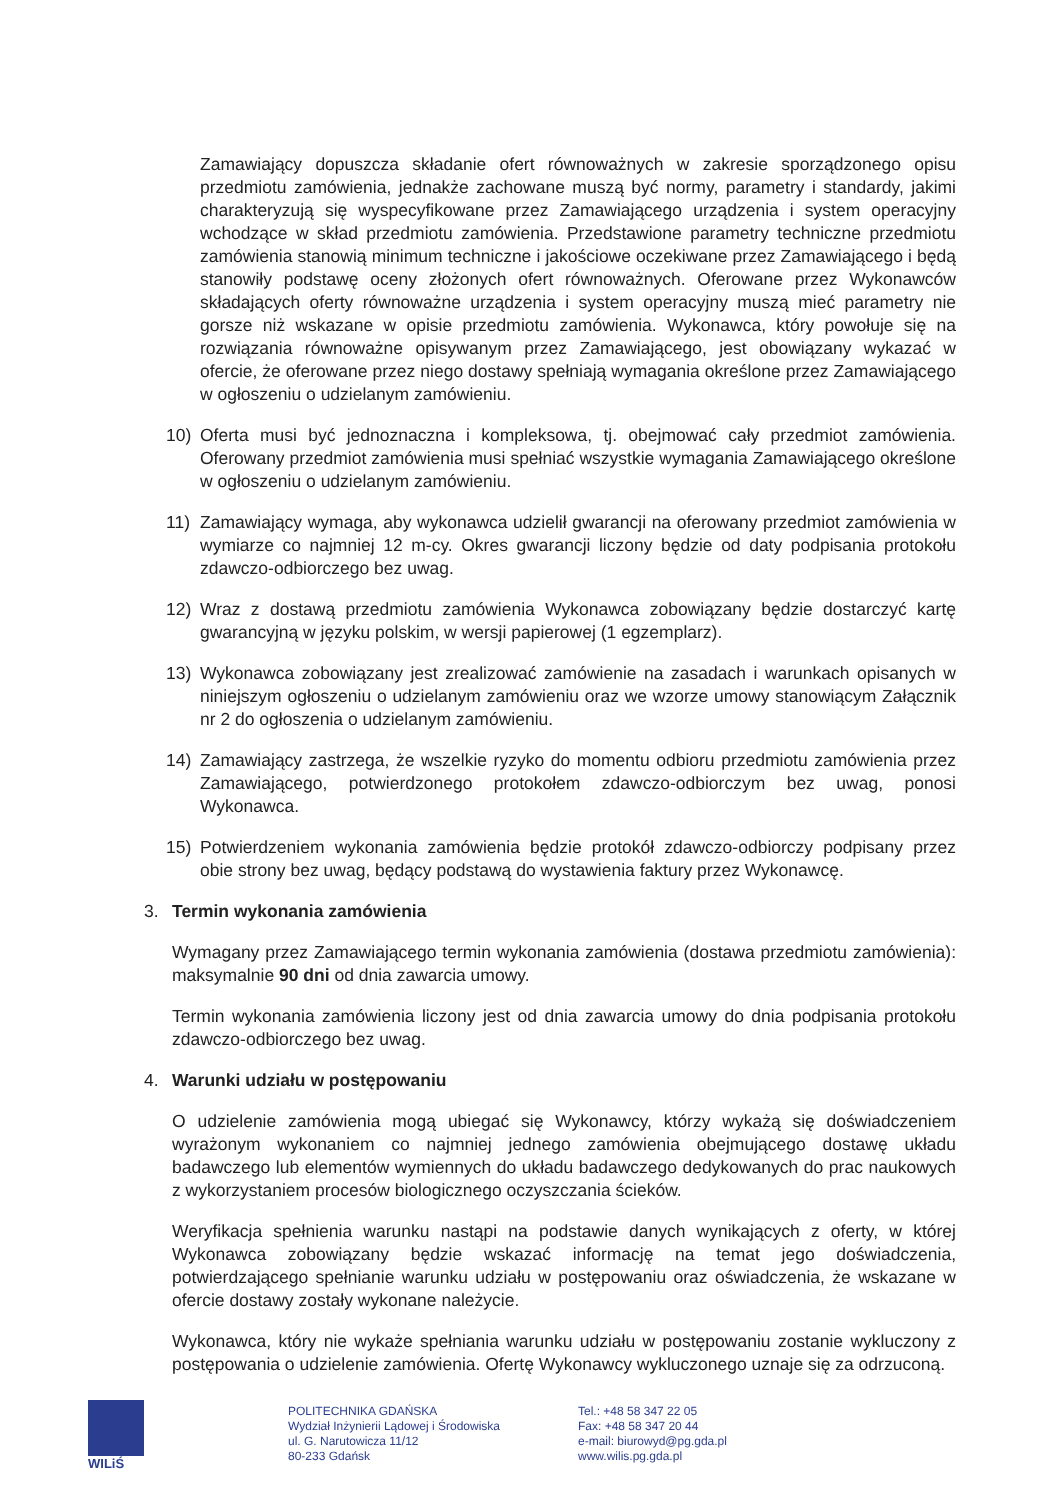Zamawiający dopuszcza składanie ofert równoważnych w zakresie sporządzonego opisu przedmiotu zamówienia, jednakże zachowane muszą być normy, parametry i standardy, jakimi charakteryzują się wyspecyfikowane przez Zamawiającego urządzenia i system operacyjny wchodzące w skład przedmiotu zamówienia. Przedstawione parametry techniczne przedmiotu zamówienia stanowią minimum techniczne i jakościowe oczekiwane przez Zamawiającego i będą stanowiły podstawę oceny złożonych ofert równoważnych. Oferowane przez Wykonawców składających oferty równoważne urządzenia i system operacyjny muszą mieć parametry nie gorsze niż wskazane w opisie przedmiotu zamówienia. Wykonawca, który powołuje się na rozwiązania równoważne opisywanym przez Zamawiającego, jest obowiązany wykazać w ofercie, że oferowane przez niego dostawy spełniają wymagania określone przez Zamawiającego w ogłoszeniu o udzielanym zamówieniu.
10) Oferta musi być jednoznaczna i kompleksowa, tj. obejmować cały przedmiot zamówienia. Oferowany przedmiot zamówienia musi spełniać wszystkie wymagania Zamawiającego określone w ogłoszeniu o udzielanym zamówieniu.
11) Zamawiający wymaga, aby wykonawca udzielił gwarancji na oferowany przedmiot zamówienia w wymiarze co najmniej 12 m-cy. Okres gwarancji liczony będzie od daty podpisania protokołu zdawczo-odbiorczego bez uwag.
12) Wraz z dostawą przedmiotu zamówienia Wykonawca zobowiązany będzie dostarczyć kartę gwarancyjną w języku polskim, w wersji papierowej (1 egzemplarz).
13) Wykonawca zobowiązany jest zrealizować zamówienie na zasadach i warunkach opisanych w niniejszym ogłoszeniu o udzielanym zamówieniu oraz we wzorze umowy stanowiącym Załącznik nr 2 do ogłoszenia o udzielanym zamówieniu.
14) Zamawiający zastrzega, że wszelkie ryzyko do momentu odbioru przedmiotu zamówienia przez Zamawiającego, potwierdzonego protokołem zdawczo-odbiorczym bez uwag, ponosi Wykonawca.
15) Potwierdzeniem wykonania zamówienia będzie protokół zdawczo-odbiorczy podpisany przez obie strony bez uwag, będący podstawą do wystawienia faktury przez Wykonawcę.
3. Termin wykonania zamówienia
Wymagany przez Zamawiającego termin wykonania zamówienia (dostawa przedmiotu zamówienia): maksymalnie 90 dni od dnia zawarcia umowy.
Termin wykonania zamówienia liczony jest od dnia zawarcia umowy do dnia podpisania protokołu zdawczo-odbiorczego bez uwag.
4. Warunki udziału w postępowaniu
O udzielenie zamówienia mogą ubiegać się Wykonawcy, którzy wykażą się doświadczeniem wyrażonym wykonaniem co najmniej jednego zamówienia obejmującego dostawę układu badawczego lub elementów wymiennych do układu badawczego dedykowanych do prac naukowych z wykorzystaniem procesów biologicznego oczyszczania ścieków.
Weryfikacja spełnienia warunku nastąpi na podstawie danych wynikających z oferty, w której Wykonawca zobowiązany będzie wskazać informację na temat jego doświadczenia, potwierdzającego spełnianie warunku udziału w postępowaniu oraz oświadczenia, że wskazane w ofercie dostawy zostały wykonane należycie.
Wykonawca, który nie wykaże spełniania warunku udziału w postępowaniu zostanie wykluczony z postępowania o udzielenie zamówienia. Ofertę Wykonawcy wykluczonego uznaje się za odrzuconą.
WILiŚ
POLITECHNIKA GDAŃSKA
Wydział Inżynierii Lądowej i Środowiska
ul. G. Narutowicza 11/12
80-233 Gdańsk
Tel.: +48 58 347 22 05
Fax: +48 58 347 20 44
e-mail: biurowyd@pg.gda.pl
www.wilis.pg.gda.pl